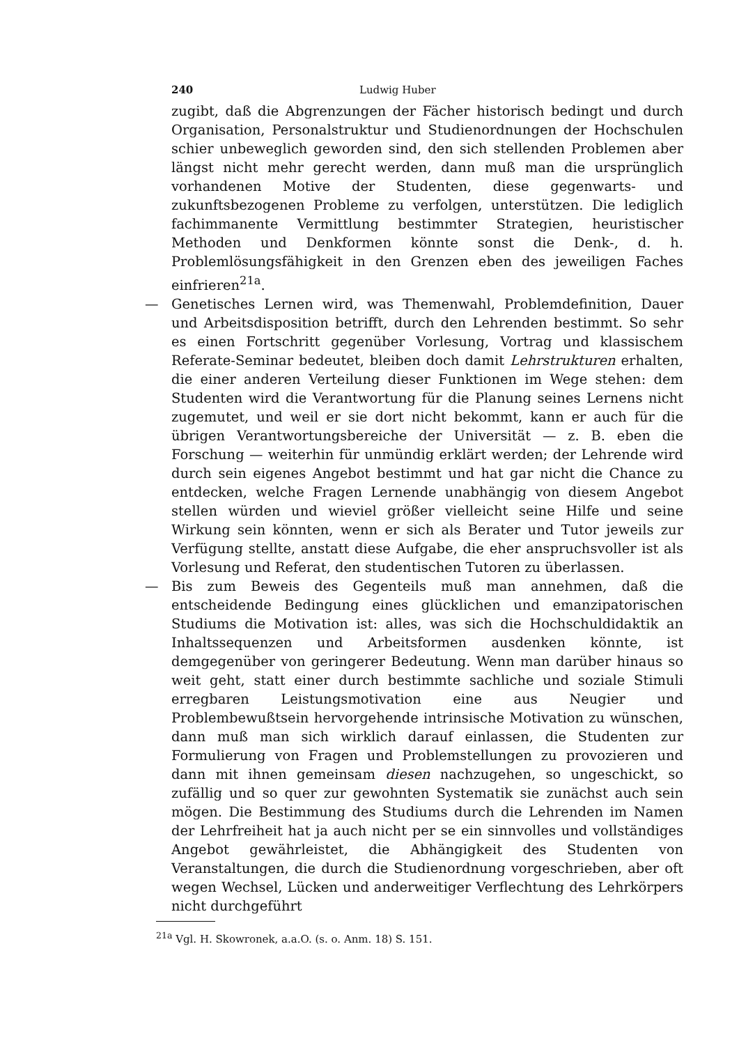240 Ludwig Huber
zugibt, daß die Abgrenzungen der Fächer historisch bedingt und durch Organisation, Personalstruktur und Studienordnungen der Hochschulen schier unbeweglich geworden sind, den sich stellenden Problemen aber längst nicht mehr gerecht werden, dann muß man die ursprünglich vorhandenen Motive der Studenten, diese gegenwarts- und zukunftsbezogenen Probleme zu verfolgen, unterstützen. Die lediglich fachimmanente Vermittlung bestimmter Strategien, heuristischer Methoden und Denkformen könnte sonst die Denk-, d. h. Problemlösungsfähigkeit in den Grenzen eben des jeweiligen Faches einfrieren<sup>21a</sup>.
— Genetisches Lernen wird, was Themenwahl, Problemdefinition, Dauer und Arbeitsdisposition betrifft, durch den Lehrenden bestimmt. So sehr es einen Fortschritt gegenüber Vorlesung, Vortrag und klassischem Referate-Seminar bedeutet, bleiben doch damit Lehrstrukturen erhalten, die einer anderen Verteilung dieser Funktionen im Wege stehen: dem Studenten wird die Verantwortung für die Planung seines Lernens nicht zugemutet, und weil er sie dort nicht bekommt, kann er auch für die übrigen Verantwortungsbereiche der Universität — z. B. eben die Forschung — weiterhin für unmündig erklärt werden; der Lehrende wird durch sein eigenes Angebot bestimmt und hat gar nicht die Chance zu entdecken, welche Fragen Lernende unabhängig von diesem Angebot stellen würden und wieviel größer vielleicht seine Hilfe und seine Wirkung sein könnten, wenn er sich als Berater und Tutor jeweils zur Verfügung stellte, anstatt diese Aufgabe, die eher anspruchsvoller ist als Vorlesung und Referat, den studentischen Tutoren zu überlassen.
— Bis zum Beweis des Gegenteils muß man annehmen, daß die entscheidende Bedingung eines glücklichen und emanzipatorischen Studiums die Motivation ist: alles, was sich die Hochschuldidaktik an Inhaltssequenzen und Arbeitsformen ausdenken könnte, ist demgegenüber von geringerer Bedeutung. Wenn man darüber hinaus so weit geht, statt einer durch bestimmte sachliche und soziale Stimuli erregbaren Leistungsmotivation eine aus Neugier und Problembewußtsein hervorgehende intrinsische Motivation zu wünschen, dann muß man sich wirklich darauf einlassen, die Studenten zur Formulierung von Fragen und Problemstellungen zu provozieren und dann mit ihnen gemeinsam diesen nachzugehen, so ungeschickt, so zufällig und so quer zur gewohnten Systematik sie zunächst auch sein mögen. Die Bestimmung des Studiums durch die Lehrenden im Namen der Lehrfreiheit hat ja auch nicht per se ein sinnvolles und vollständiges Angebot gewährleistet, die Abhängigkeit des Studenten von Veranstaltungen, die durch die Studienordnung vorgeschrieben, aber oft wegen Wechsel, Lücken und anderweitiger Verflechtung des Lehrkörpers nicht durchgeführt
<sup>21a</sup> Vgl. H. Skowronek, a.a.O. (s. o. Anm. 18) S. 151.